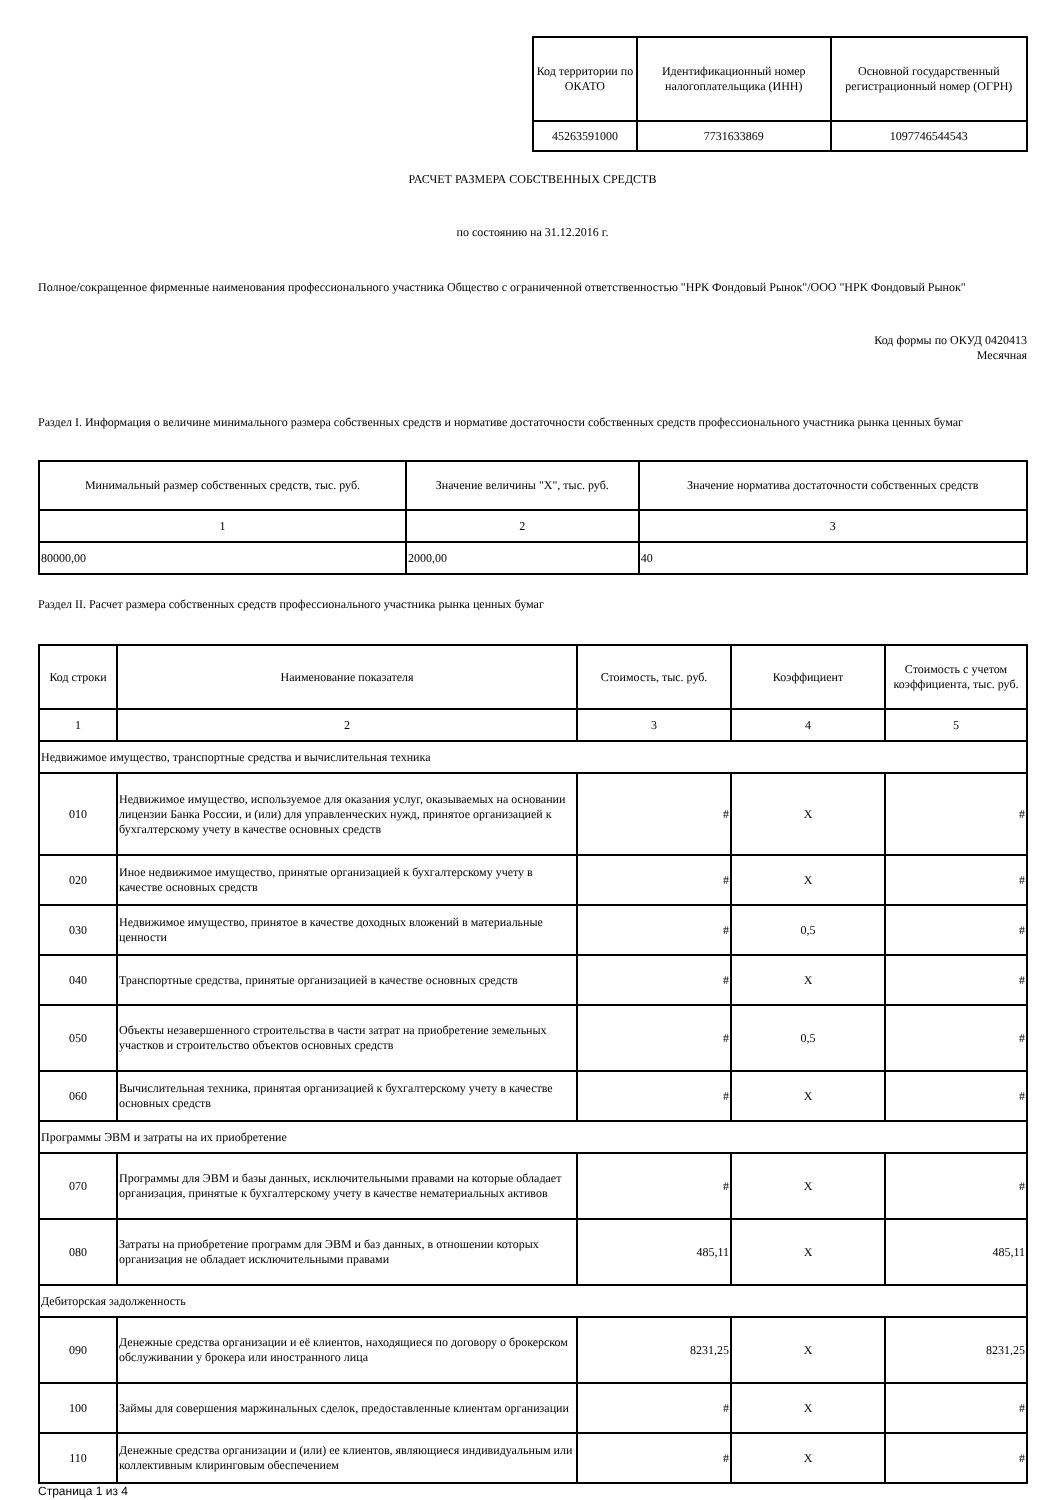| Код территории по ОКАТО | Идентификационный номер налогоплательщика (ИНН) | Основной государственный регистрационный номер (ОГРН) |
| --- | --- | --- |
| 45263591000 | 7731633869 | 1097746544543 |
РАСЧЕТ РАЗМЕРА СОБСТВЕННЫХ СРЕДСТВ
по состоянию на 31.12.2016 г.
Полное/сокращенное фирменные наименования профессионального участника Общество с ограниченной ответственностью "НРК Фондовый Рынок"/ООО "НРК Фондовый Рынок"
Код формы по ОКУД 0420413
Месячная
Раздел I. Информация о величине минимального размера собственных средств и нормативе достаточности собственных средств профессионального участника рынка ценных бумаг
| Минимальный размер собственных средств, тыс. руб. | Значение величины "Х", тыс. руб. | Значение норматива достаточности собственных средств |
| --- | --- | --- |
| 1 | 2 | 3 |
| 80000,00 | 2000,00 | 40 |
Раздел II. Расчет размера собственных средств профессионального участника рынка ценных бумаг
| Код строки | Наименование показателя | Стоимость, тыс. руб. | Коэффициент | Стоимость с учетом коэффициента, тыс. руб. |
| --- | --- | --- | --- | --- |
| 1 | 2 | 3 | 4 | 5 |
| Недвижимое имущество, транспортные средства и вычислительная техника | | | | |
| 010 | Недвижимое имущество, используемое для оказания услуг, оказываемых на основании лицензии Банка России, и (или) для управленческих нужд, принятое организацией к бухгалтерскому учету в качестве основных средств | # | X | # |
| 020 | Иное недвижимое имущество, принятые организацией к бухгалтерскому учету в качестве основных средств | # | X | # |
| 030 | Недвижимое имущество, принятое в качестве доходных вложений в материальные ценности | # | 0,5 | # |
| 040 | Транспортные средства, принятые организацией в качестве основных средств | # | X | # |
| 050 | Объекты незавершенного строительства в части затрат на приобретение земельных участков и строительство объектов основных средств | # | 0,5 | # |
| 060 | Вычислительная техника, принятая организацией к бухгалтерскому учету в качестве основных средств | # | X | # |
| Программы ЭВМ и затраты на их приобретение | | | | |
| 070 | Программы для ЭВМ и базы данных, исключительными правами на которые обладает организация, принятые к бухгалтерскому учету в качестве нематериальных активов | # | X | # |
| 080 | Затраты на приобретение программ для ЭВМ и баз данных, в отношении которых организация не обладает исключительными правами | 485,11 | X | 485,11 |
| Дебиторская задолженность | | | | |
| 090 | Денежные средства организации и её клиентов, находящиеся по договору о брокерском обслуживании у брокера или иностранного лица | 8231,25 | X | 8231,25 |
| 100 | Займы для совершения маржинальных сделок, предоставленные клиентам организации | # | X | # |
| 110 | Денежные средства организации и (или) ее клиентов, являющиеся индивидуальным или коллективным клиринговым обеспечением | # | X | # |
Страница 1 из 4